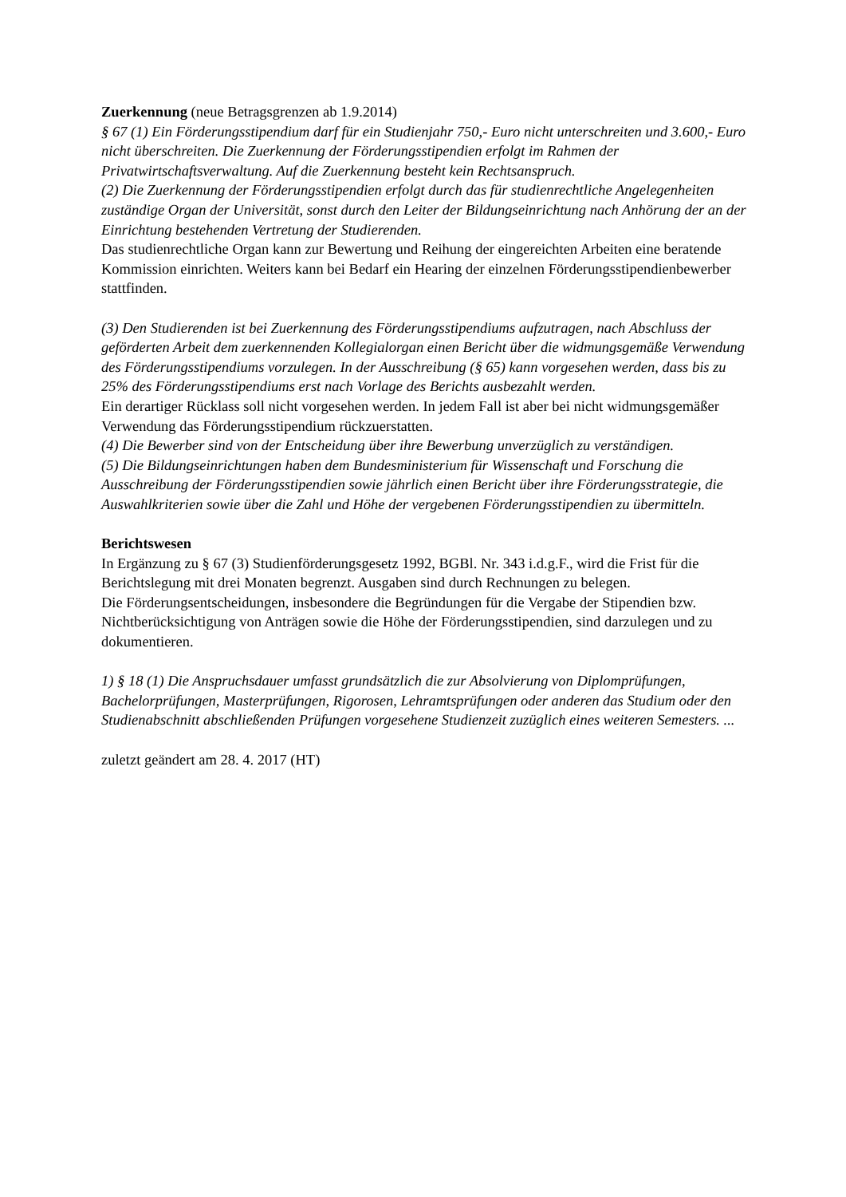Zuerkennung (neue Betragsgrenzen ab 1.9.2014)
§ 67 (1) Ein Förderungsstipendium darf für ein Studienjahr 750,- Euro nicht unterschreiten und 3.600,- Euro nicht überschreiten. Die Zuerkennung der Förderungsstipendien erfolgt im Rahmen der Privatwirtschaftsverwaltung. Auf die Zuerkennung besteht kein Rechtsanspruch.
(2) Die Zuerkennung der Förderungsstipendien erfolgt durch das für studienrechtliche Angelegenheiten zuständige Organ der Universität, sonst durch den Leiter der Bildungseinrichtung nach Anhörung der an der Einrichtung bestehenden Vertretung der Studierenden.
Das studienrechtliche Organ kann zur Bewertung und Reihung der eingereichten Arbeiten eine beratende Kommission einrichten. Weiters kann bei Bedarf ein Hearing der einzelnen Förderungsstipendienbewerber stattfinden.
(3) Den Studierenden ist bei Zuerkennung des Förderungsstipendiums aufzutragen, nach Abschluss der geförderten Arbeit dem zuerkennenden Kollegialorgan einen Bericht über die widmungsgemäße Verwendung des Förderungsstipendiums vorzulegen. In der Ausschreibung (§ 65) kann vorgesehen werden, dass bis zu 25% des Förderungsstipendiums erst nach Vorlage des Berichts ausbezahlt werden.
Ein derartiger Rücklass soll nicht vorgesehen werden. In jedem Fall ist aber bei nicht widmungsgemäßer Verwendung das Förderungsstipendium rückzuerstatten.
(4) Die Bewerber sind von der Entscheidung über ihre Bewerbung unverzüglich zu verständigen.
(5) Die Bildungseinrichtungen haben dem Bundesministerium für Wissenschaft und Forschung die Ausschreibung der Förderungsstipendien sowie jährlich einen Bericht über ihre Förderungsstrategie, die Auswahlkriterien sowie über die Zahl und Höhe der vergebenen Förderungsstipendien zu übermitteln.
Berichtswesen
In Ergänzung zu § 67 (3) Studienförderungsgesetz 1992, BGBl. Nr. 343 i.d.g.F., wird die Frist für die Berichtslegung mit drei Monaten begrenzt. Ausgaben sind durch Rechnungen zu belegen.
Die Förderungsentscheidungen, insbesondere die Begründungen für die Vergabe der Stipendien bzw. Nichtberücksichtigung von Anträgen sowie die Höhe der Förderungsstipendien, sind darzulegen und zu dokumentieren.
1) § 18 (1) Die Anspruchsdauer umfasst grundsätzlich die zur Absolvierung von Diplomprüfungen, Bachelorprüfungen, Masterprüfungen, Rigorosen, Lehramtsprüfungen oder anderen das Studium oder den Studienabschnitt abschließenden Prüfungen vorgesehene Studienzeit zuzüglich eines weiteren Semesters. ...
zuletzt geändert am 28. 4. 2017 (HT)